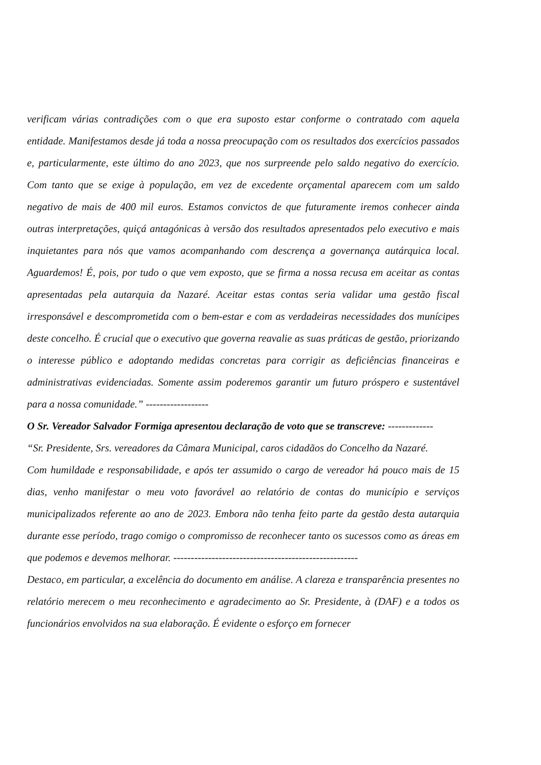verificam várias contradições com o que era suposto estar conforme o contratado com aquela entidade. Manifestamos desde já toda a nossa preocupação com os resultados dos exercícios passados e, particularmente, este último do ano 2023, que nos surpreende pelo saldo negativo do exercício. Com tanto que se exige à população, em vez de excedente orçamental aparecem com um saldo negativo de mais de 400 mil euros. Estamos convictos de que futuramente iremos conhecer ainda outras interpretações, quiçá antagónicas à versão dos resultados apresentados pelo executivo e mais inquietantes para nós que vamos acompanhando com descrença a governança autárquica local. Aguardemos! É, pois, por tudo o que vem exposto, que se firma a nossa recusa em aceitar as contas apresentadas pela autarquia da Nazaré. Aceitar estas contas seria validar uma gestão fiscal irresponsável e descomprometida com o bem-estar e com as verdadeiras necessidades dos munícipes deste concelho. É crucial que o executivo que governa reavalie as suas práticas de gestão, priorizando o interesse público e adoptando medidas concretas para corrigir as deficiências financeiras e administrativas evidenciadas. Somente assim poderemos garantir um futuro próspero e sustentável para a nossa comunidade.” ------------------
O Sr. Vereador Salvador Formiga apresentou declaração de voto que se transcreve: -------------
“Sr. Presidente, Srs. vereadores da Câmara Municipal, caros cidadãos do Concelho da Nazaré.
Com humildade e responsabilidade, e após ter assumido o cargo de vereador há pouco mais de 15 dias, venho manifestar o meu voto favorável ao relatório de contas do município e serviços municipalizados referente ao ano de 2023. Embora não tenha feito parte da gestão desta autarquia durante esse período, trago comigo o compromisso de reconhecer tanto os sucessos como as áreas em que podemos e devemos melhorar. -----------------------------------------------------
Destaco, em particular, a excelência do documento em análise. A clareza e transparência presentes no relatório merecem o meu reconhecimento e agradecimento ao Sr. Presidente, à (DAF) e a todos os funcionários envolvidos na sua elaboração. É evidente o esforço em fornecer